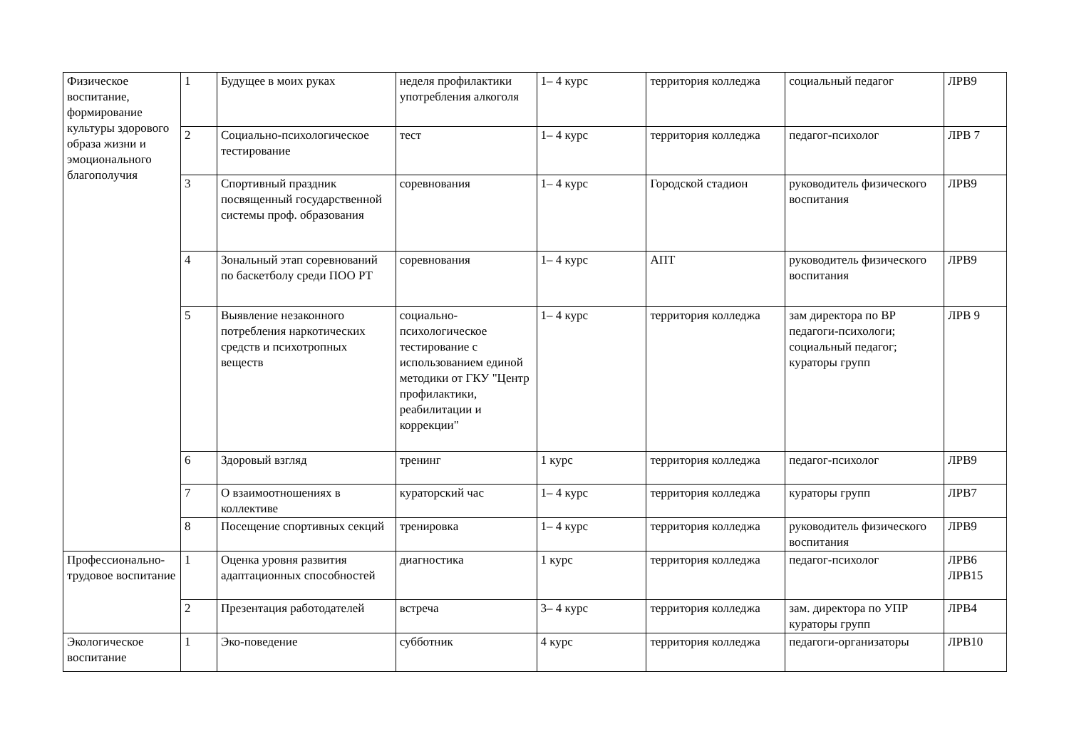| Физическое воспитание, формирование культуры здорового образа жизни и эмоционального благополучия | 1 | Будущее в моих руках | неделя профилактики употребления алкоголя | 1– 4 курс | территория колледжа | социальный педагог | ЛРВ9 |
| | 2 | Социально-психологическое тестирование | тест | 1– 4 курс | территория колледжа | педагог-психолог | ЛРВ 7 |
| | 3 | Спортивный праздник посвященный государственной системы проф. образования | соревнования | 1– 4 курс | Городской стадион | руководитель физического воспитания | ЛРВ9 |
| | 4 | Зональный этап соревнований по баскетболу среди ПОО РТ | соревнования | 1– 4 курс | АПТ | руководитель физического воспитания | ЛРВ9 |
| | 5 | Выявление незаконного потребления наркотических средств и психотропных веществ | социально-психологическое тестирование с использованием единой методики от ГКУ "Центр профилактики, реабилитации и коррекции" | 1– 4 курс | территория колледжа | зам директора по ВР педагоги-психологи; социальный педагог; кураторы групп | ЛРВ 9 |
| | 6 | Здоровый взгляд | тренинг | 1 курс | территория колледжа | педагог-психолог | ЛРВ9 |
| | 7 | О взаимоотношениях в коллективе | кураторский час | 1– 4 курс | территория колледжа | кураторы групп | ЛРВ7 |
| | 8 | Посещение спортивных секций | тренировка | 1– 4 курс | территория колледжа | руководитель физического воспитания | ЛРВ9 |
| Профессионально-трудовое воспитание | 1 | Оценка уровня развития адаптационных способностей | диагностика | 1 курс | территория колледжа | педагог-психолог | ЛРВ6 ЛРВ15 |
| | 2 | Презентация работодателей | встреча | 3– 4 курс | территория колледжа | зам. директора по УПР кураторы групп | ЛРВ4 |
| Экологическое воспитание | 1 | Эко-поведение | субботник | 4 курс | территория колледжа | педагоги-организаторы | ЛРВ10 |